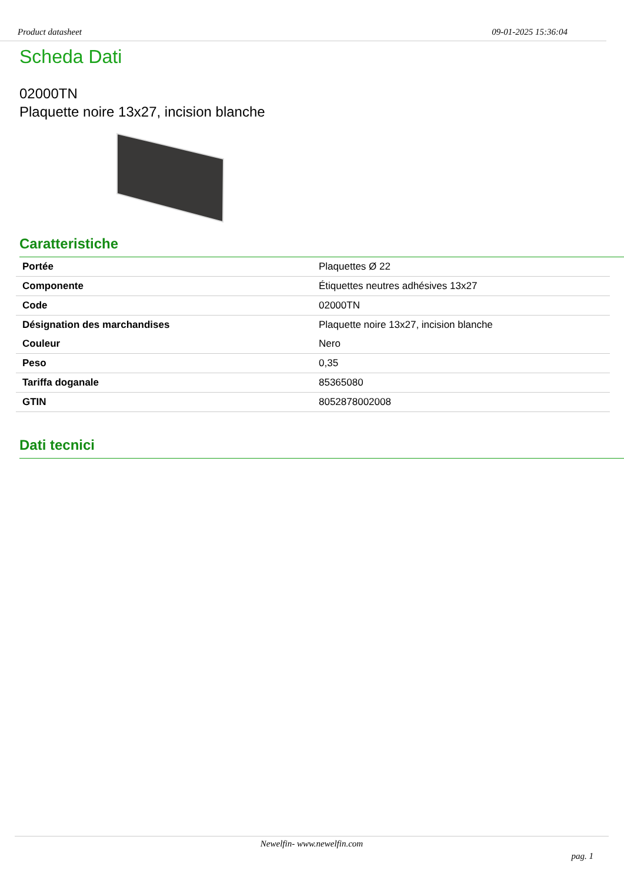Product datasheet 09-01-2025 15:36:04
Scheda Dati
02000TN
Plaquette noire 13x27, incision blanche
Caratteristiche
| Portée | Plaquettes Ø 22 |
| Componente | Étiquettes neutres adhésives 13x27 |
| Code | 02000TN |
| Désignation des marchandises | Plaquette noire 13x27, incision blanche |
| Couleur | Nero |
| Peso | 0,35 |
| Tariffa doganale | 85365080 |
| GTIN | 8052878002008 |
Dati tecnici
Newelfin- www.newelfin.com
pag. 1